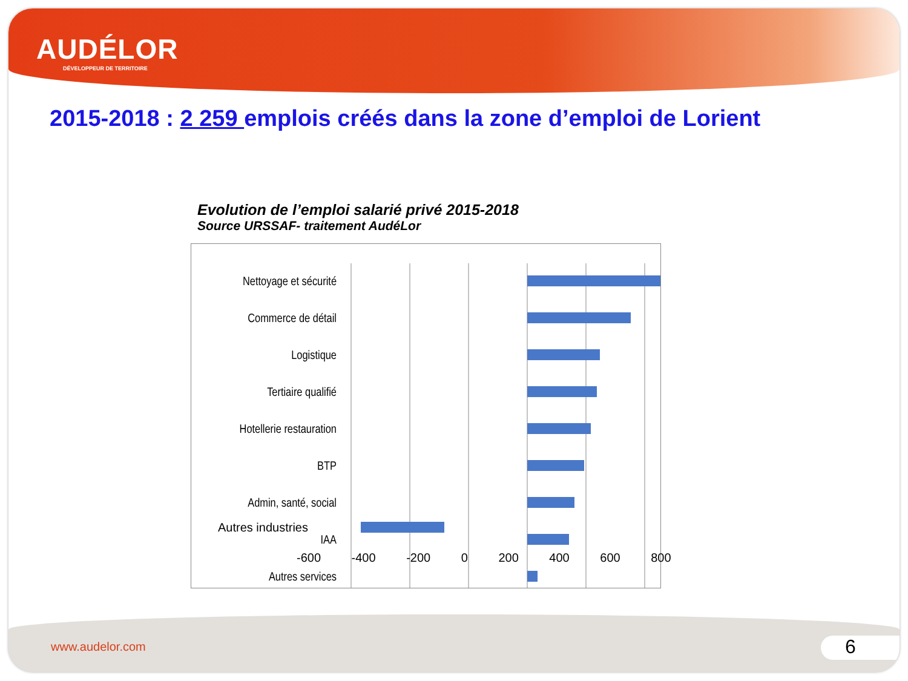AUDÉLOR
DÉVELOPPEUR DE TERRITOIRE
2015-2018 : 2 259 emplois créés dans la zone d’emploi de Lorient
Evolution de l’emploi salarié privé 2015-2018
Source URSSAF- traitement AudéLor
Nettoyage et sécurité
Commerce de détail
Logistique
Tertiaire qualifié
Hotellerie restauration
BTP
Admin, santé, social
IAA
Autres services
www.audelor.com 6
Autres industries
-600 -400 -200 0 200 400 600 800